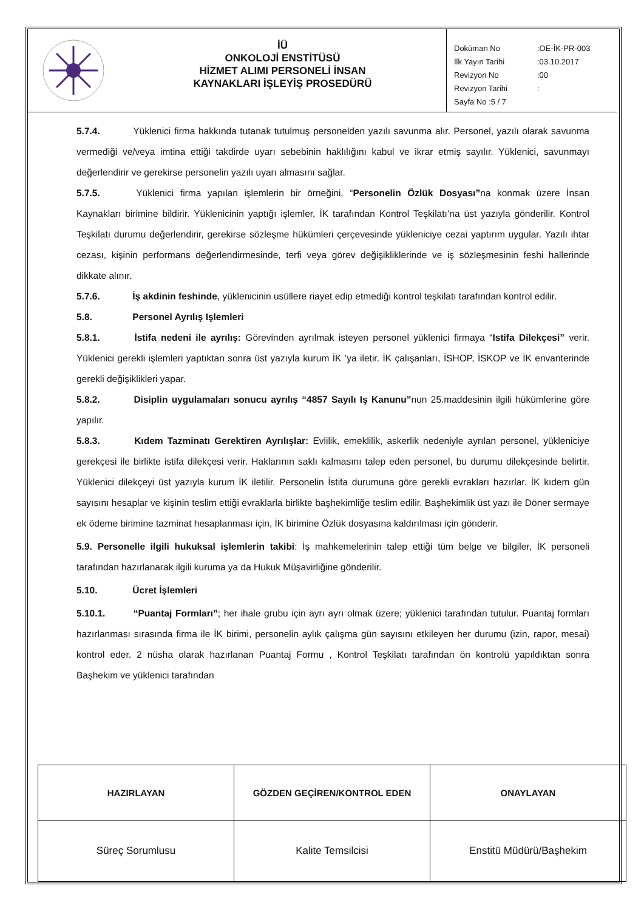İÜ
ONKOLOJİ ENSTİTÜSÜ
HİZMET ALIMI PERSONELİ İNSAN
KAYNAKLARI İŞLEYİŞ PROSEDÜRÜ
| Doküman No | :OE-İK-PR-003 |
| İlk Yayın Tarihi | :03.10.2017 |
| Revizyon No | :00 |
| Revizyon Tarihi | : |
| Sayfa No :5 / 7 | |
5.7.4. Yüklenici firma hakkında tutanak tutulmuş personelden yazılı savunma alır. Personel, yazılı olarak savunma vermediği ve/veya imtina ettiği takdirde uyarı sebebinin haklılığını kabul ve ikrar etmiş sayılır. Yüklenici, savunmayı değerlendirir ve gerekirse personelin yazılı uyarı almasını sağlar.
5.7.5. Yüklenici firma yapılan işlemlerin bir örneğini, “Personelin Özlük Dosyası”na konmak üzere İnsan Kaynakları birimine bildirir. Yüklenicinin yaptığı işlemler, İK tarafından Kontrol Teşkilatı’na üst yazıyla gönderilir. Kontrol Teşkilatı durumu değerlendirir, gerekirse sözleşme hükümleri çerçevesinde yükleniciye cezai yaptırım uygular. Yazılı ihtar cezası, kişinin performans değerlendirmesinde, terfi veya görev değişikliklerinde ve iş sözleşmesinin feshi hallerinde dikkate alınır.
5.7.6. İş akdinin feshinde, yüklenicinin usüllere riayet edip etmediği kontrol teşkilatı tarafından kontrol edilir.
5.8. Personel Ayrılış Işlemleri
5.8.1. İstifa nedeni ile ayrılış: Görevinden ayrılmak isteyen personel yüklenici firmaya “Istifa Dilekçesi” verir. Yüklenici gerekli işlemleri yaptıktan sonra üst yazıyla kurum İK ’ya iletir. İK çalışanları, İSHOP, İSKOP ve İK envanterinde gerekli değişiklikleri yapar.
5.8.2. Disiplin uygulamaları sonucu ayrılış “4857 Sayılı Iş Kanunu”nun 25.maddesinin ilgili hükümlerine göre yapılır.
5.8.3. Kıdem Tazminatı Gerektiren Ayrılışlar: Evlilik, emeklilik, askerlik nedeniyle ayrılan personel, yükleniciye gerekçesi ile birlikte istifa dilekçesi verir. Haklarının saklı kalmasını talep eden personel, bu durumu dilekçesinde belirtir. Yüklenici dilekçeyi üst yazıyla kurum İK iletilir. Personelin İstifa durumuna göre gerekli evrakları hazırlar. İK kıdem gün sayısını hesaplar ve kişinin teslim ettiği evraklarla birlikte başhekimliğe teslim edilir. Başhekimlik üst yazı ile Döner sermaye ek ödeme birimine tazminat hesaplanması için, İK birimine Özlük dosyasına kaldırılması için gönderir.
5.9. Personelle ilgili hukuksal işlemlerin takibi: İş mahkemelerinin talep ettiği tüm belge ve bilgiler, İK personeli tarafından hazırlanarak ilgili kuruma ya da Hukuk Müşavirliğine gönderilir.
5.10. Ücret İşlemleri
5.10.1. “Puantaj Formları”; her ihale grubu için ayrı ayrı olmak üzere; yüklenici tarafından tutulur. Puantaj formları hazırlanması sırasında firma ile İK birimi, personelin aylık çalışma gün sayısını etkileyen her durumu (izin, rapor, mesai) kontrol eder. 2 nüsha olarak hazırlanan Puantaj Formu , Kontrol Teşkilatı tarafından ön kontrolü yapıldıktan sonra Başhekim ve yüklenici tarafından
| HAZIRLAYAN | GÖZDEN GEÇİREN/KONTROL EDEN | ONAYLAYAN |
| --- | --- | --- |
| Süreç Sorumlusu | Kalite Temsilcisi | Enstitü Müdürü/Başhekim |